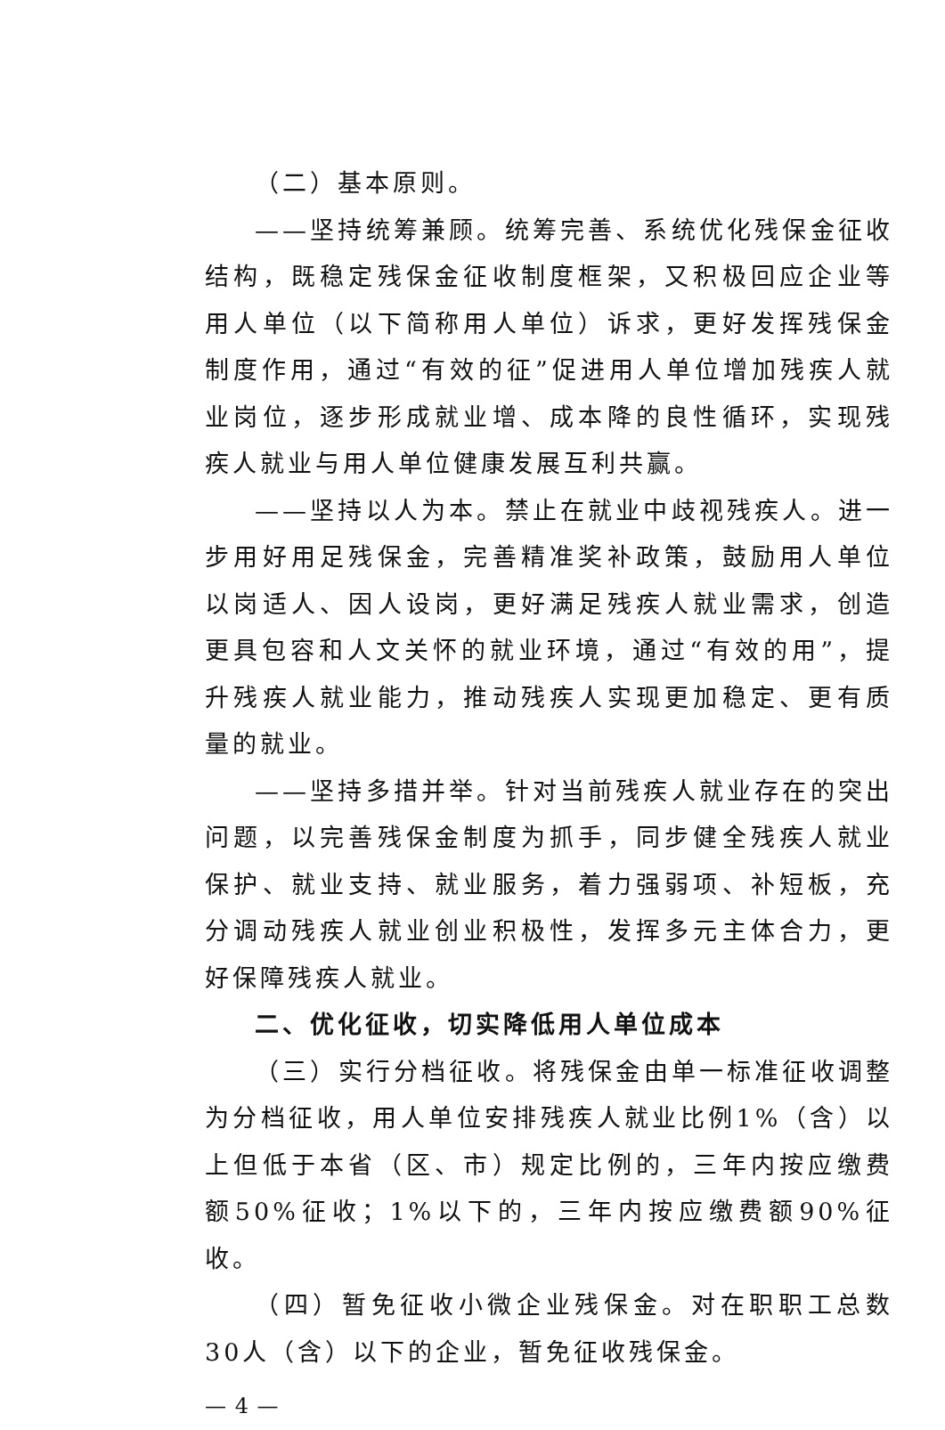（二）基本原则。
——坚持统筹兼顾。统筹完善、系统优化残保金征收结构，既稳定残保金征收制度框架，又积极回应企业等用人单位（以下简称用人单位）诉求，更好发挥残保金制度作用，通过“有效的征”促进用人单位增加残疾人就业岗位，逐步形成就业增、成本降的良性循环，实现残疾人就业与用人单位健康发展互利共赢。
——坚持以人为本。禁止在就业中歧视残疾人。进一步用好用足残保金，完善精准奖补政策，鼓励用人单位以岗适人、因人设岗，更好满足残疾人就业需求，创造更具包容和人文关怀的就业环境，通过“有效的用”，提升残疾人就业能力，推动残疾人实现更加稳定、更有质量的就业。
——坚持多措并举。针对当前残疾人就业存在的突出问题，以完善残保金制度为抓手，同步健全残疾人就业保护、就业支持、就业服务，着力强弱项、补短板，充分调动残疾人就业创业积极性，发挥多元主体合力，更好保障残疾人就业。
二、优化征收，切实降低用人单位成本
（三）实行分档征收。将残保金由单一标准征收调整为分档征收，用人单位安排残疾人就业比例1%（含）以上但低于本省（区、市）规定比例的，三年内按应缴费额50%征收；1%以下的，三年内按应缴费额90%征收。
（四）暂免征收小微企业残保金。对在职职工总数30人（含）以下的企业，暂免征收残保金。
— 4 —